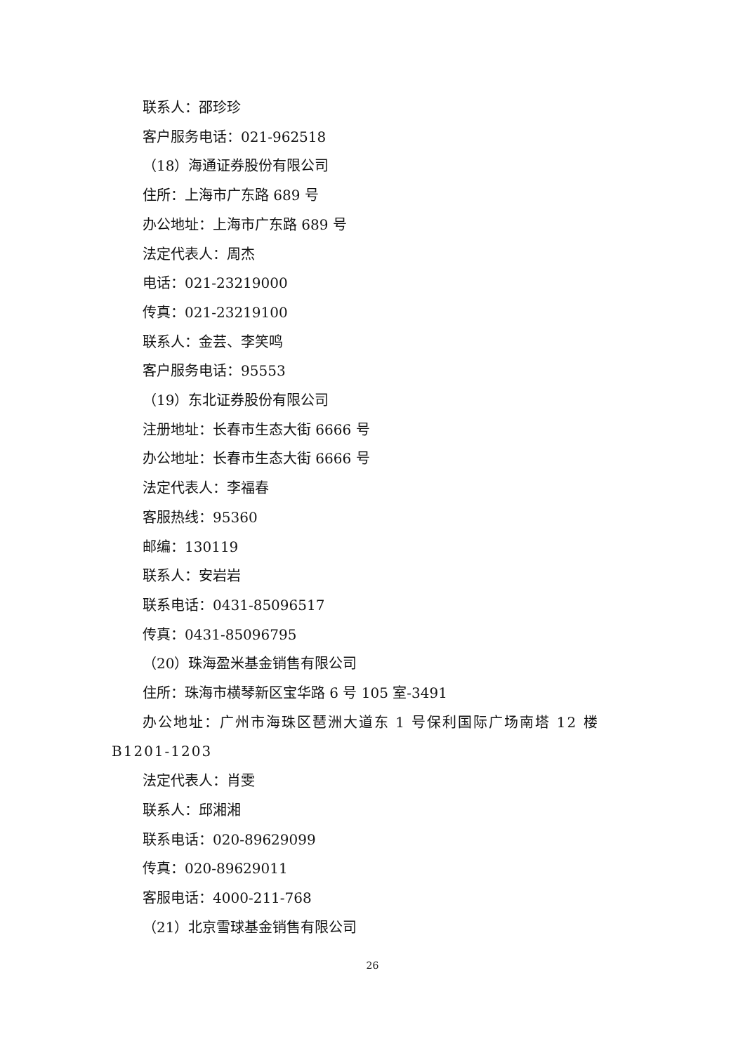联系人：邵珍珍
客户服务电话：021-962518
（18）海通证券股份有限公司
住所：上海市广东路 689 号
办公地址：上海市广东路 689 号
法定代表人：周杰
电话：021-23219000
传真：021-23219100
联系人：金芸、李笑鸣
客户服务电话：95553
（19）东北证券股份有限公司
注册地址：长春市生态大街 6666 号
办公地址：长春市生态大街 6666 号
法定代表人：李福春
客服热线：95360
邮编：130119
联系人：安岩岩
联系电话：0431-85096517
传真：0431-85096795
（20）珠海盈米基金销售有限公司
住所：珠海市横琴新区宝华路 6 号 105 室-3491
办公地址：广州市海珠区琶洲大道东 1 号保利国际广场南塔 12 楼 B1201-1203
法定代表人：肖雯
联系人：邱湘湘
联系电话：020-89629099
传真：020-89629011
客服电话：4000-211-768
（21）北京雪球基金销售有限公司
26